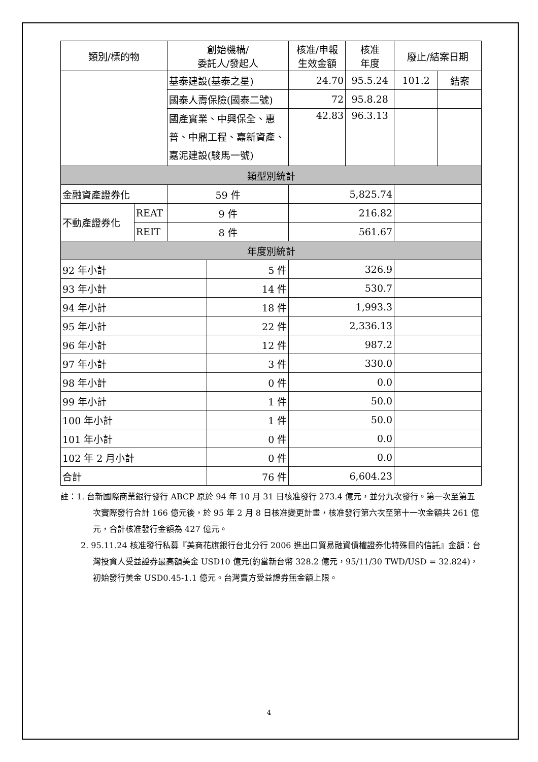| 類別/標的物 | | 創始機構/ 委託人/發起人 | | 核准/申報 生效金額 | 核准 年度 | 廢止/結案日期 | |
| --- | --- | --- | --- | --- | --- | --- | --- |
| | | 基泰建設(基泰之星) | | 24.70 | 95.5.24 | 101.2 | 結案 |
| | | 國泰人壽保險(國泰二號) | | 72 | 95.8.28 | | |
| | | 國產實業、中興保全、惠普、中鼎工程、嘉新資產、嘉泥建設(駿馬一號) | | 42.83 | 96.3.13 | | |
| 類型別統計 | | | | | | | |
| 金融資產證券化 | | 59 件 | | 5,825.74 | | | |
| 不動產證券化 | REAT | 9 件 | | 216.82 | | | |
| | REIT | 8 件 | | 561.67 | | | |
| 年度別統計 | | | | | | | |
| 92 年小計 | | | 5 件 | 326.9 | | | |
| 93 年小計 | | | 14 件 | 530.7 | | | |
| 94 年小計 | | | 18 件 | 1,993.3 | | | |
| 95 年小計 | | | 22 件 | 2,336.13 | | | |
| 96 年小計 | | | 12 件 | 987.2 | | | |
| 97 年小計 | | | 3 件 | 330.0 | | | |
| 98 年小計 | | | 0 件 | 0.0 | | | |
| 99 年小計 | | | 1 件 | 50.0 | | | |
| 100 年小計 | | | 1 件 | 50.0 | | | |
| 101 年小計 | | | 0 件 | 0.0 | | | |
| 102 年 2 月小計 | | | 0 件 | 0.0 | | | |
| 合計 | | | 76 件 | 6,604.23 | | | |
註：1. 台新國際商業銀行發行 ABCP 原於 94 年 10 月 31 日核准發行 273.4 億元，並分九次發行。第一次至第五次實際發行合計 166 億元後，於 95 年 2 月 8 日核准變更計畫，核准發行第六次至第十一次金額共 261 億元，合計核准發行金額為 427 億元。
2. 95.11.24 核准發行私募『美商花旗銀行台北分行 2006 進出口貿易融資債權證券化特殊目的信託』金額：台灣投資人受益證券最高額美金 USD10 億元(約當新台幣 328.2 億元，95/11/30 TWD/USD = 32.824)，初始發行美金 USD0.45-1.1 億元。台灣賣方受益證券無金額上限。
4